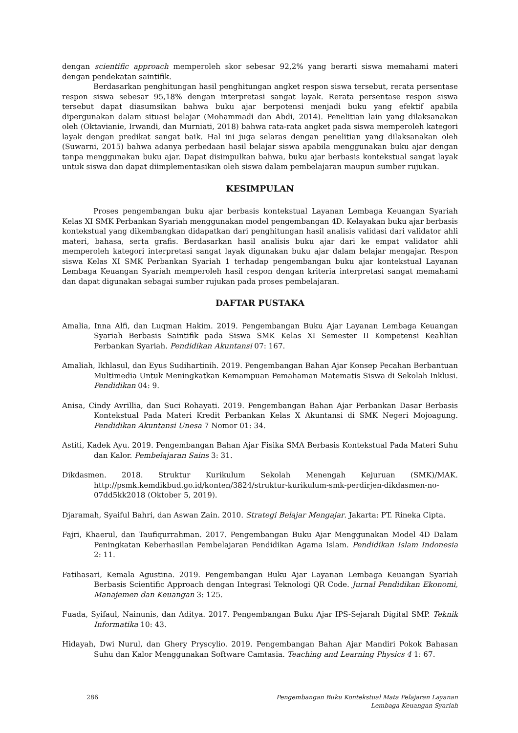dengan scientific approach memperoleh skor sebesar 92,2% yang berarti siswa memahami materi dengan pendekatan saintifik.
Berdasarkan penghitungan hasil penghitungan angket respon siswa tersebut, rerata persentase respon siswa sebesar 95,18% dengan interpretasi sangat layak. Rerata persentase respon siswa tersebut dapat diasumsikan bahwa buku ajar berpotensi menjadi buku yang efektif apabila dipergunakan dalam situasi belajar (Mohammadi dan Abdi, 2014). Penelitian lain yang dilaksanakan oleh (Oktavianie, Irwandi, dan Murniati, 2018) bahwa rata-rata angket pada siswa memperoleh kategori layak dengan predikat sangat baik. Hal ini juga selaras dengan penelitian yang dilaksanakan oleh (Suwarni, 2015) bahwa adanya perbedaan hasil belajar siswa apabila menggunakan buku ajar dengan tanpa menggunakan buku ajar. Dapat disimpulkan bahwa, buku ajar berbasis kontekstual sangat layak untuk siswa dan dapat diimplementasikan oleh siswa dalam pembelajaran maupun sumber rujukan.
KESIMPULAN
Proses pengembangan buku ajar berbasis kontekstual Layanan Lembaga Keuangan Syariah Kelas XI SMK Perbankan Syariah menggunakan model pengembangan 4D. Kelayakan buku ajar berbasis kontekstual yang dikembangkan didapatkan dari penghitungan hasil analisis validasi dari validator ahli materi, bahasa, serta grafis. Berdasarkan hasil analisis buku ajar dari ke empat validator ahli memperoleh kategori interpretasi sangat layak digunakan buku ajar dalam belajar mengajar. Respon siswa Kelas XI SMK Perbankan Syariah 1 terhadap pengembangan buku ajar kontekstual Layanan Lembaga Keuangan Syariah memperoleh hasil respon dengan kriteria interpretasi sangat memahami dan dapat digunakan sebagai sumber rujukan pada proses pembelajaran.
DAFTAR PUSTAKA
Amalia, Inna Alfi, dan Luqman Hakim. 2019. Pengembangan Buku Ajar Layanan Lembaga Keuangan Syariah Berbasis Saintifik pada Siswa SMK Kelas XI Semester II Kompetensi Keahlian Perbankan Syariah. Pendidikan Akuntansi 07: 167.
Amaliah, Ikhlasul, dan Eyus Sudihartinih. 2019. Pengembangan Bahan Ajar Konsep Pecahan Berbantuan Multimedia Untuk Meningkatkan Kemampuan Pemahaman Matematis Siswa di Sekolah Inklusi. Pendidikan 04: 9.
Anisa, Cindy Avrillia, dan Suci Rohayati. 2019. Pengembangan Bahan Ajar Perbankan Dasar Berbasis Kontekstual Pada Materi Kredit Perbankan Kelas X Akuntansi di SMK Negeri Mojoagung. Pendidikan Akuntansi Unesa 7 Nomor 01: 34.
Astiti, Kadek Ayu. 2019. Pengembangan Bahan Ajar Fisika SMA Berbasis Kontekstual Pada Materi Suhu dan Kalor. Pembelajaran Sains 3: 31.
Dikdasmen. 2018. Struktur Kurikulum Sekolah Menengah Kejuruan (SMK)/MAK. http://psmk.kemdikbud.go.id/konten/3824/struktur-kurikulum-smk-perdirjen-dikdasmen-no-07dd5kk2018 (Oktober 5, 2019).
Djaramah, Syaiful Bahri, dan Aswan Zain. 2010. Strategi Belajar Mengajar. Jakarta: PT. Rineka Cipta.
Fajri, Khaerul, dan Taufiqurrahman. 2017. Pengembangan Buku Ajar Menggunakan Model 4D Dalam Peningkatan Keberhasilan Pembelajaran Pendidikan Agama Islam. Pendidikan Islam Indonesia 2: 11.
Fatihasari, Kemala Agustina. 2019. Pengembangan Buku Ajar Layanan Lembaga Keuangan Syariah Berbasis Scientific Approach dengan Integrasi Teknologi QR Code. Jurnal Pendidikan Ekonomi, Manajemen dan Keuangan 3: 125.
Fuada, Syifaul, Nainunis, dan Aditya. 2017. Pengembangan Buku Ajar IPS-Sejarah Digital SMP. Teknik Informatika 10: 43.
Hidayah, Dwi Nurul, dan Ghery Pryscylio. 2019. Pengembangan Bahan Ajar Mandiri Pokok Bahasan Suhu dan Kalor Menggunakan Software Camtasia. Teaching and Learning Physics 4 1: 67.
286 Pengembangan Buku Kontekstual Mata Pelajaran Layanan
Lembaga Keuangan Syariah